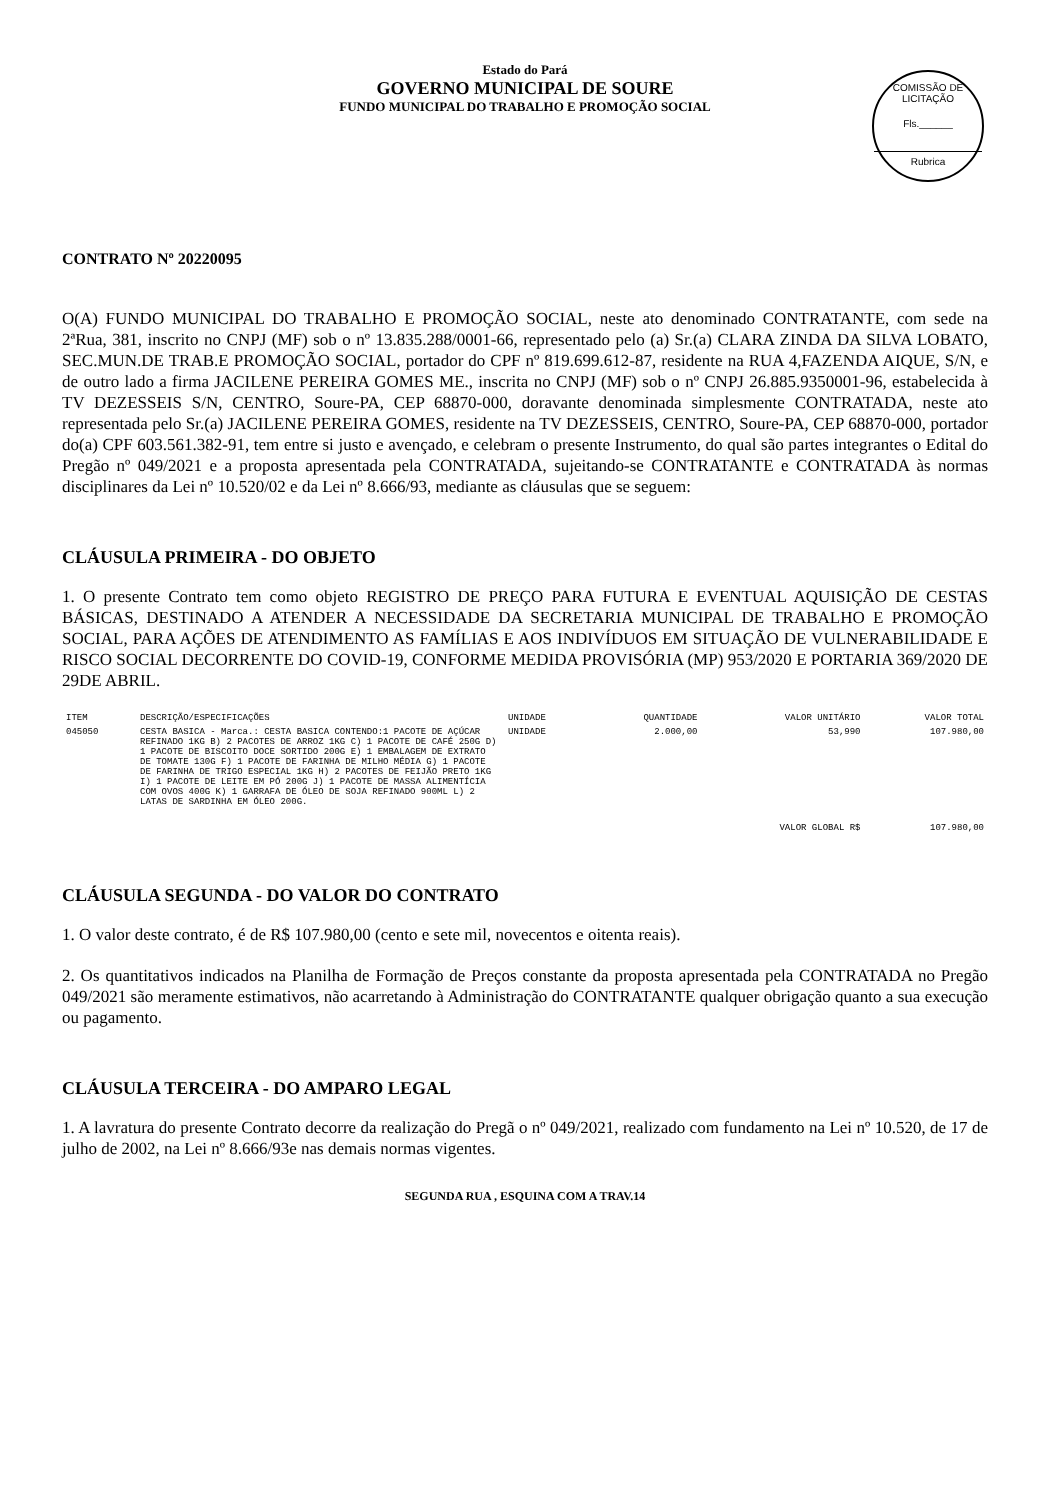COMISSÃO DE LICITAÇÃO
Fls.______
Rubrica
Estado do Pará
GOVERNO MUNICIPAL DE SOURE
FUNDO MUNICIPAL DO TRABALHO E PROMOÇÃO SOCIAL
CONTRATO Nº 20220095
O(A) FUNDO MUNICIPAL DO TRABALHO E PROMOÇÃO SOCIAL, neste ato denominado CONTRATANTE, com sede na 2ªRua, 381, inscrito no CNPJ (MF) sob o nº 13.835.288/0001-66, representado pelo (a) Sr.(a) CLARA ZINDA DA SILVA LOBATO, SEC.MUN.DE TRAB.E PROMOÇÃO SOCIAL, portador do CPF nº 819.699.612-87, residente na RUA 4,FAZENDA AIQUE, S/N, e de outro lado a firma JACILENE PEREIRA GOMES ME., inscrita no CNPJ (MF) sob o nº CNPJ 26.885.9350001-96, estabelecida à TV DEZESSEIS S/N, CENTRO, Soure-PA, CEP 68870-000, doravante denominada simplesmente CONTRATADA, neste ato representada pelo Sr.(a) JACILENE PEREIRA GOMES, residente na TV DEZESSEIS, CENTRO, Soure-PA, CEP 68870-000, portador do(a) CPF 603.561.382-91, tem entre si justo e avençado, e celebram o presente Instrumento, do qual são partes integrantes o Edital do Pregão nº 049/2021 e a proposta apresentada pela CONTRATADA, sujeitando-se CONTRATANTE e CONTRATADA às normas disciplinares da Lei nº 10.520/02 e da Lei nº 8.666/93, mediante as cláusulas que se seguem:
CLÁUSULA PRIMEIRA - DO OBJETO
1. O presente Contrato tem como objeto REGISTRO DE PREÇO PARA FUTURA E EVENTUAL AQUISIÇÃO DE CESTAS BÁSICAS, DESTINADO A ATENDER A NECESSIDADE DA SECRETARIA MUNICIPAL DE TRABALHO E PROMOÇÃO SOCIAL, PARA AÇÕES DE ATENDIMENTO AS FAMÍLIAS E AOS INDIVÍDUOS EM SITUAÇÃO DE VULNERABILIDADE E RISCO SOCIAL DECORRENTE DO COVID-19, CONFORME MEDIDA PROVISÓRIA (MP) 953/2020 E PORTARIA 369/2020 DE 29DE ABRIL.
| ITEM | DESCRIÇÃO/ESPECIFICAÇÕES | UNIDADE | QUANTIDADE | VALOR UNITÁRIO | VALOR TOTAL |
| --- | --- | --- | --- | --- | --- |
| 045050 | CESTA BASICA - Marca.: CESTA BASICA CONTENDO:1 PACOTE DE AÇÚCAR REFINADO 1KG B) 2 PACOTES DE ARROZ 1KG C) 1 PACOTE DE CAFÉ 250G D) 1 PACOTE DE BISCOITO DOCE SORTIDO 200G E) 1 EMBALAGEM DE EXTRATO DE TOMATE 130G F) 1 PACOTE DE FARINHA DE MILHO MÉDIA G) 1 PACOTE DE FARINHA DE TRIGO ESPECIAL 1KG H) 2 PACOTES DE FEIJÃO PRETO 1KG I) 1 PACOTE DE LEITE EM PÓ 200G J) 1 PACOTE DE MASSA ALIMENTÍCIA COM OVOS 400G K) 1 GARRAFA DE ÓLEO DE SOJA REFINADO 900ML L) 2 LATAS DE SARDINHA EM ÓLEO 200G. | UNIDADE | 2.000,00 | 53,990 | 107.980,00 |
| | | | | VALOR GLOBAL R$ | 107.980,00 |
CLÁUSULA SEGUNDA - DO VALOR DO CONTRATO
1. O valor deste contrato, é de R$ 107.980,00 (cento e sete mil, novecentos e oitenta reais).
2. Os quantitativos indicados na Planilha de Formação de Preços constante da proposta apresentada pela CONTRATADA no Pregão 049/2021 são meramente estimativos, não acarretando à Administração do CONTRATANTE qualquer obrigação quanto a sua execução ou pagamento.
CLÁUSULA TERCEIRA - DO AMPARO LEGAL
1. A lavratura do presente Contrato decorre da realização do Pregã o nº 049/2021, realizado com fundamento na Lei nº 10.520, de 17 de julho de 2002, na Lei nº 8.666/93e nas demais normas vigentes.
SEGUNDA RUA , ESQUINA COM A TRAV.14